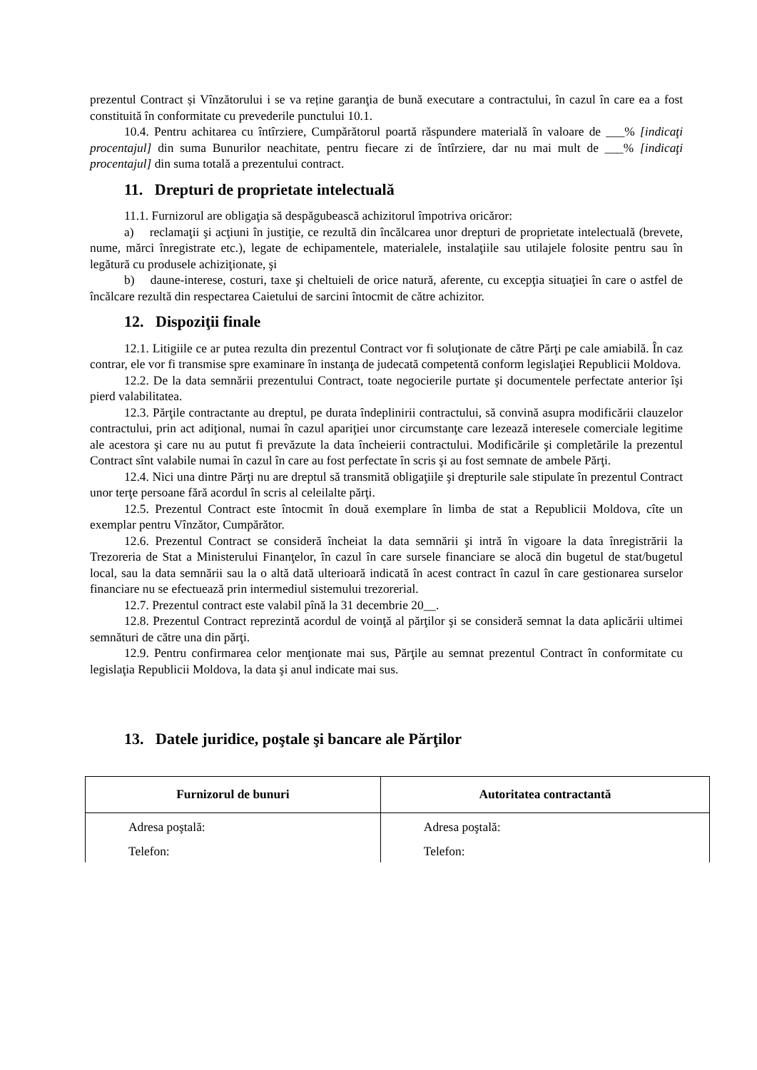prezentul Contract și Vînzătorului i se va reține garanţia de bună executare a contractului, în cazul în care ea a fost constituită în conformitate cu prevederile punctului 10.1.
10.4. Pentru achitarea cu întîrziere, Cumpărătorul poartă răspundere materială în valoare de ___% [indicaţi procentajul] din suma Bunurilor neachitate, pentru fiecare zi de întîrziere, dar nu mai mult de ___% [indicaţi procentajul] din suma totală a prezentului contract.
11. Drepturi de proprietate intelectuală
11.1. Furnizorul are obligaţia să despăgubească achizitorul împotriva oricăror:
a) reclamaţii şi acţiuni în justiţie, ce rezultă din încălcarea unor drepturi de proprietate intelectuală (brevete, nume, mărci înregistrate etc.), legate de echipamentele, materialele, instalaţiile sau utilajele folosite pentru sau în legătură cu produsele achiziţionate, şi
b) daune-interese, costuri, taxe şi cheltuieli de orice natură, aferente, cu excepţia situaţiei în care o astfel de încălcare rezultă din respectarea Caietului de sarcini întocmit de către achizitor.
12. Dispoziţii finale
12.1. Litigiile ce ar putea rezulta din prezentul Contract vor fi soluţionate de către Părţi pe cale amiabilă. În caz contrar, ele vor fi transmise spre examinare în instanţa de judecată competentă conform legislaţiei Republicii Moldova.
12.2. De la data semnării prezentului Contract, toate negocierile purtate şi documentele perfectate anterior îşi pierd valabilitatea.
12.3. Părţile contractante au dreptul, pe durata îndeplinirii contractului, să convină asupra modificării clauzelor contractului, prin act adiţional, numai în cazul apariţiei unor circumstanţe care lezează interesele comerciale legitime ale acestora şi care nu au putut fi prevăzute la data încheierii contractului. Modificările şi completările la prezentul Contract sînt valabile numai în cazul în care au fost perfectate în scris şi au fost semnate de ambele Părţi.
12.4. Nici una dintre Părţi nu are dreptul să transmită obligaţiile şi drepturile sale stipulate în prezentul Contract unor terţe persoane fără acordul în scris al celeilalte părţi.
12.5. Prezentul Contract este întocmit în două exemplare în limba de stat a Republicii Moldova, cîte un exemplar pentru Vînzător, Cumpărător.
12.6. Prezentul Contract se consideră încheiat la data semnării şi intră în vigoare la data înregistrării la Trezoreria de Stat a Ministerului Finanţelor, în cazul în care sursele financiare se alocă din bugetul de stat/bugetul local, sau la data semnării sau la o altă dată ulterioară indicată în acest contract în cazul în care gestionarea surselor financiare nu se efectuează prin intermediul sistemului trezorerial.
12.7. Prezentul contract este valabil pînă la 31 decembrie 20__.
12.8. Prezentul Contract reprezintă acordul de voinţă al părţilor şi se consideră semnat la data aplicării ultimei semnături de către una din părţi.
12.9. Pentru confirmarea celor menţionate mai sus, Părţile au semnat prezentul Contract în conformitate cu legislaţia Republicii Moldova, la data şi anul indicate mai sus.
13. Datele juridice, poştale şi bancare ale Părţilor
| Furnizorul de bunuri | Autoritatea contractantă |
| --- | --- |
| Adresa poştală: | Adresa poştală: |
| Telefon: | Telefon: |